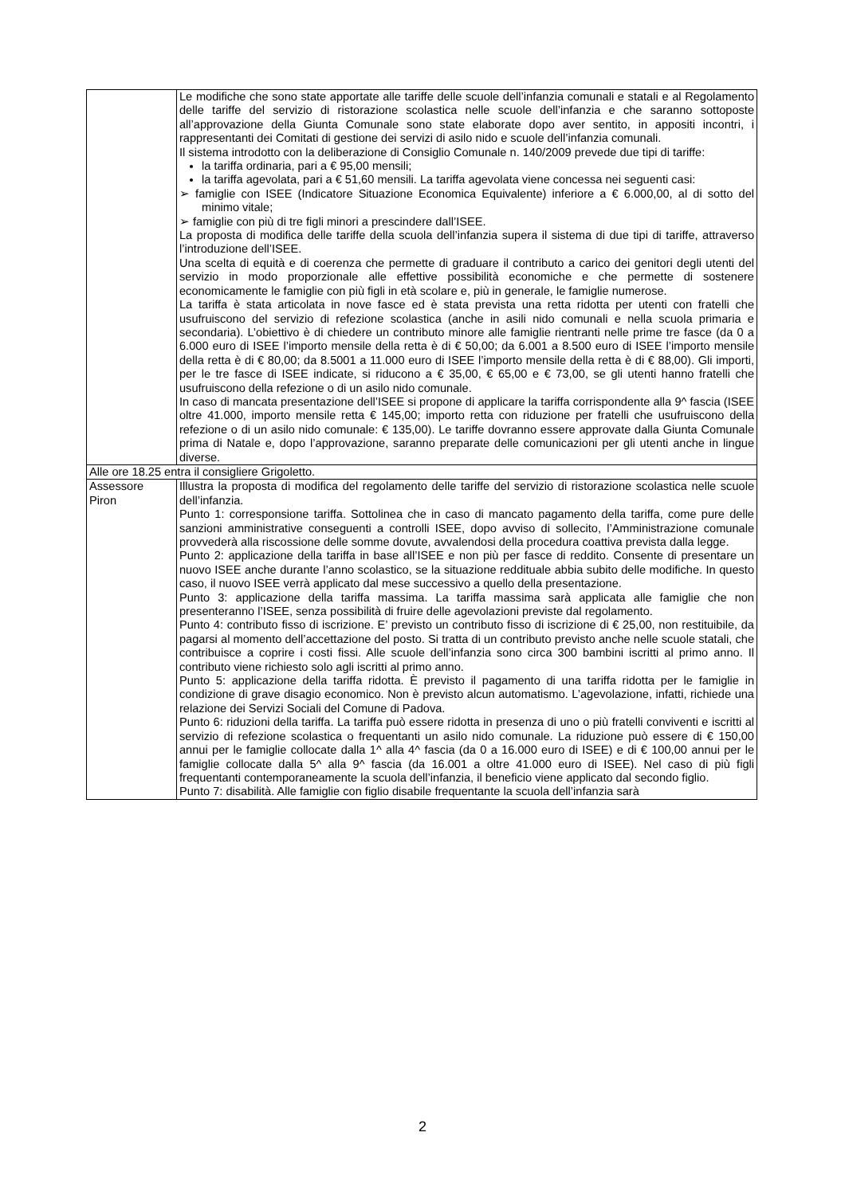| | Le modifiche che sono state apportate alle tariffe delle scuole dell’infanzia comunali e statali e al Regolamento delle tariffe del servizio di ristorazione scolastica nelle scuole dell’infanzia e che saranno sottoposte all’approvazione della Giunta Comunale sono state elaborate dopo aver sentito, in appositi incontri, i rappresentanti dei Comitati di gestione dei servizi di asilo nido e scuole dell’infanzia comunali. Il sistema introdotto con la deliberazione di Consiglio Comunale n. 140/2009 prevede due tipi di tariffe: la tariffa ordinaria, pari a € 95,00 mensili; la tariffa agevolata, pari a € 51,60 mensili. La tariffa agevolata viene concessa nei seguenti casi: ➢ famiglie con ISEE (Indicatore Situazione Economica Equivalente) inferiore a € 6.000,00, al di sotto del minimo vitale; ➢ famiglie con più di tre figli minori a prescindere dall’ISEE. La proposta di modifica delle tariffe della scuola dell’infanzia supera il sistema di due tipi di tariffe, attraverso l’introduzione dell’ISEE. Una scelta di equità e di coerenza che permette di graduare il contributo a carico dei genitori degli utenti del servizio in modo proporzionale alle effettive possibilità economiche e che permette di sostenere economicamente le famiglie con più figli in età scolare e, più in generale, le famiglie numerose. La tariffa è stata articolata in nove fasce ed è stata prevista una retta ridotta per utenti con fratelli che usufruiscono del servizio di refezione scolastica (anche in asili nido comunali e nella scuola primaria e secondaria). L’obiettivo è di chiedere un contributo minore alle famiglie rientranti nelle prime tre fasce (da 0 a 6.000 euro di ISEE l’importo mensile della retta è di € 50,00; da 6.001 a 8.500 euro di ISEE l’importo mensile della retta è di € 80,00; da 8.5001 a 11.000 euro di ISEE l’importo mensile della retta è di € 88,00). Gli importi, per le tre fasce di ISEE indicate, si riducono a € 35,00, € 65,00 e € 73,00, se gli utenti hanno fratelli che usufruiscono della refezione o di un asilo nido comunale. In caso di mancata presentazione dell’ISEE si propone di applicare la tariffa corrispondente alla 9^ fascia (ISEE oltre 41.000, importo mensile retta € 145,00; importo retta con riduzione per fratelli che usufruiscono della refezione o di un asilo nido comunale: € 135,00). Le tariffe dovranno essere approvate dalla Giunta Comunale prima di Natale e, dopo l’approvazione, saranno preparate delle comunicazioni per gli utenti anche in lingue diverse. |
| Alle ore 18.25 entra il consigliere Grigoletto. | |
| Assessore Piron | Illustra la proposta di modifica del regolamento delle tariffe del servizio di ristorazione scolastica nelle scuole dell’infanzia. Punto 1: corresponsione tariffa. Sottolinea che in caso di mancato pagamento della tariffa, come pure delle sanzioni amministrative conseguenti a controlli ISEE, dopo avviso di sollecito, l’Amministrazione comunale provvederà alla riscossione delle somme dovute, avvalendosi della procedura coattiva prevista dalla legge. Punto 2: applicazione della tariffa in base all’ISEE e non più per fasce di reddito. Consente di presentare un nuovo ISEE anche durante l’anno scolastico, se la situazione reddituale abbia subito delle modifiche. In questo caso, il nuovo ISEE verrà applicato dal mese successivo a quello della presentazione. Punto 3: applicazione della tariffa massima. La tariffa massima sarà applicata alle famiglie che non presenteranno l’ISEE, senza possibilità di fruire delle agevolazioni previste dal regolamento. Punto 4: contributo fisso di iscrizione. E’ previsto un contributo fisso di iscrizione di € 25,00, non restituibile, da pagarsi al momento dell’accettazione del posto. Si tratta di un contributo previsto anche nelle scuole statali, che contribuisce a coprire i costi fissi. Alle scuole dell’infanzia sono circa 300 bambini iscritti al primo anno. Il contributo viene richiesto solo agli iscritti al primo anno. Punto 5: applicazione della tariffa ridotta. È previsto il pagamento di una tariffa ridotta per le famiglie in condizione di grave disagio economico. Non è previsto alcun automatismo. L’agevolazione, infatti, richiede una relazione dei Servizi Sociali del Comune di Padova. Punto 6: riduzioni della tariffa. La tariffa può essere ridotta in presenza di uno o più fratelli conviventi e iscritti al servizio di refezione scolastica o frequentanti un asilo nido comunale. La riduzione può essere di € 150,00 annui per le famiglie collocate dalla 1^ alla 4^ fascia (da 0 a 16.000 euro di ISEE) e di € 100,00 annui per le famiglie collocate dalla 5^ alla 9^ fascia (da 16.001 a oltre 41.000 euro di ISEE). Nel caso di più figli frequentanti contemporaneamente la scuola dell’infanzia, il beneficio viene applicato dal secondo figlio. Punto 7: disabilità. Alle famiglie con figlio disabile frequentante la scuola dell’infanzia sarà |
2